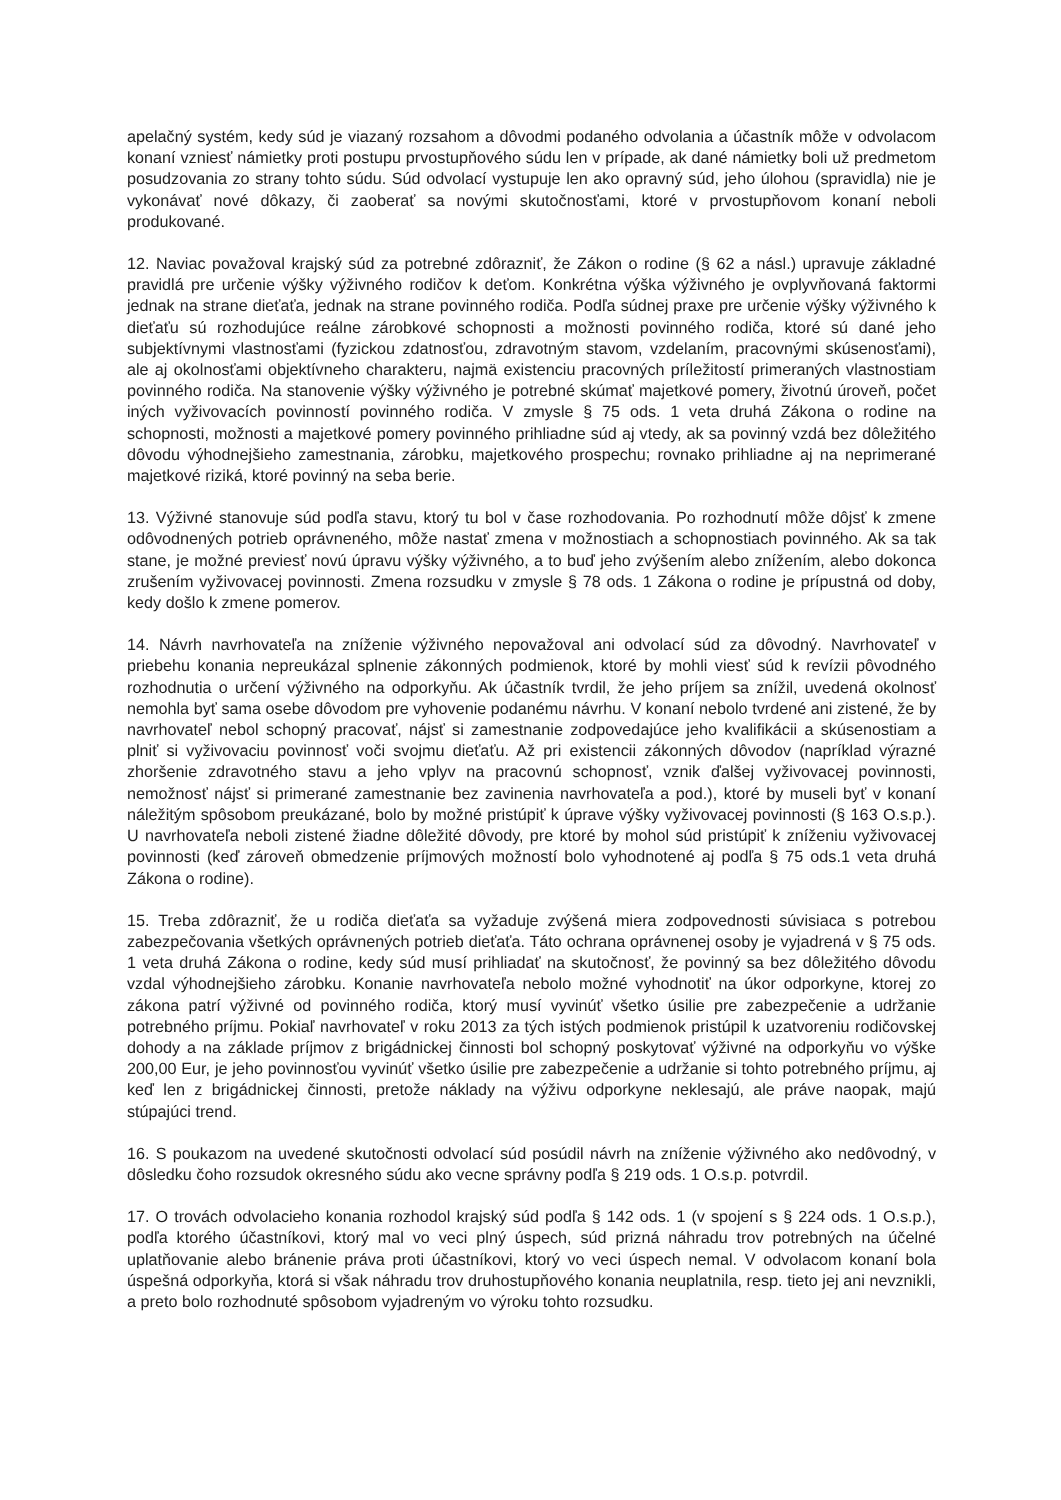apelačný systém, kedy súd je viazaný rozsahom a dôvodmi podaného odvolania a účastník môže v odvolacom konaní vzniesť námietky proti postupu prvostupňového súdu len v prípade, ak dané námietky boli už predmetom posudzovania zo strany tohto súdu. Súd odvolací vystupuje len ako opravný súd, jeho úlohou (spravidla) nie je vykonávať nové dôkazy, či zaoberať sa novými skutočnosťami, ktoré v prvostupňovom konaní neboli produkované.
12. Naviac považoval krajský súd za potrebné zdôrazniť, že Zákon o rodine (§ 62 a násl.) upravuje základné pravidlá pre určenie výšky výživného rodičov k deťom. Konkrétna výška výživného je ovplyvňovaná faktormi jednak na strane dieťaťa, jednak na strane povinného rodiča. Podľa súdnej praxe pre určenie výšky výživného k dieťaťu sú rozhodujúce reálne zárobkové schopnosti a možnosti povinného rodiča, ktoré sú dané jeho subjektívnymi vlastnosťami (fyzickou zdatnosťou, zdravotným stavom, vzdelaním, pracovnými skúsenosťami), ale aj okolnosťami objektívneho charakteru, najmä existenciu pracovných príležitostí primeraných vlastnostiam povinného rodiča. Na stanovenie výšky výživného je potrebné skúmať majetkové pomery, životnú úroveň, počet iných vyživovacích povinností povinného rodiča. V zmysle § 75 ods. 1 veta druhá Zákona o rodine na schopnosti, možnosti a majetkové pomery povinného prihliadne súd aj vtedy, ak sa povinný vzdá bez dôležitého dôvodu výhodnejšieho zamestnania, zárobku, majetkového prospechu; rovnako prihliadne aj na neprimerané majetkové riziká, ktoré povinný na seba berie.
13. Výživné stanovuje súd podľa stavu, ktorý tu bol v čase rozhodovania. Po rozhodnutí môže dôjsť k zmene odôvodnených potrieb oprávneného, môže nastať zmena v možnostiach a schopnostiach povinného. Ak sa tak stane, je možné previesť novú úpravu výšky výživného, a to buď jeho zvýšením alebo znížením, alebo dokonca zrušením vyživovacej povinnosti. Zmena rozsudku v zmysle § 78 ods. 1 Zákona o rodine je prípustná od doby, kedy došlo k zmene pomerov.
14. Návrh navrhovateľa na zníženie výživného nepovažoval ani odvolací súd za dôvodný. Navrhovateľ v priebehu konania nepreukázal splnenie zákonných podmienok, ktoré by mohli viesť súd k revízii pôvodného rozhodnutia o určení výživného na odporkyňu. Ak účastník tvrdil, že jeho príjem sa znížil, uvedená okolnosť nemohla byť sama osebe dôvodom pre vyhovenie podanému návrhu. V konaní nebolo tvrdené ani zistené, že by navrhovateľ nebol schopný pracovať, nájsť si zamestnanie zodpovedajúce jeho kvalifikácii a skúsenostiam a plniť si vyživovaciu povinnosť voči svojmu dieťaťu. Až pri existencii zákonných dôvodov (napríklad výrazné zhoršenie zdravotného stavu a jeho vplyv na pracovnú schopnosť, vznik ďalšej vyživovacej povinnosti, nemožnosť nájsť si primerané zamestnanie bez zavinenia navrhovateľa a pod.), ktoré by museli byť v konaní náležitým spôsobom preukázané, bolo by možné pristúpiť k úprave výšky vyživovacej povinnosti (§ 163 O.s.p.). U navrhovateľa neboli zistené žiadne dôležité dôvody, pre ktoré by mohol súd pristúpiť k zníženiu vyživovacej povinnosti (keď zároveň obmedzenie príjmových možností bolo vyhodnotené aj podľa § 75 ods.1 veta druhá Zákona o rodine).
15. Treba zdôrazniť, že u rodiča dieťaťa sa vyžaduje zvýšená miera zodpovednosti súvisiaca s potrebou zabezpečovania všetkých oprávnených potrieb dieťaťa. Táto ochrana oprávnenej osoby je vyjadrená v § 75 ods. 1 veta druhá Zákona o rodine, kedy súd musí prihliadať na skutočnosť, že povinný sa bez dôležitého dôvodu vzdal výhodnejšieho zárobku. Konanie navrhovateľa nebolo možné vyhodnotiť na úkor odporkyne, ktorej zo zákona patrí výživné od povinného rodiča, ktorý musí vyvinúť všetko úsilie pre zabezpečenie a udržanie potrebného príjmu. Pokiaľ navrhovateľ v roku 2013 za tých istých podmienok pristúpil k uzatvoreniu rodičovskej dohody a na základe príjmov z brigádnickej činnosti bol schopný poskytovať výživné na odporkyňu vo výške 200,00 Eur, je jeho povinnosťou vyvinúť všetko úsilie pre zabezpečenie a udržanie si tohto potrebného príjmu, aj keď len z brigádnickej činnosti, pretože náklady na výživu odporkyne neklesajú, ale práve naopak, majú stúpajúci trend.
16. S poukazom na uvedené skutočnosti odvolací súd posúdil návrh na zníženie výživného ako nedôvodný, v dôsledku čoho rozsudok okresného súdu ako vecne správny podľa § 219 ods. 1 O.s.p. potvrdil.
17. O trovách odvolacieho konania rozhodol krajský súd podľa § 142 ods. 1 (v spojení s § 224 ods. 1 O.s.p.), podľa ktorého účastníkovi, ktorý mal vo veci plný úspech, súd prizná náhradu trov potrebných na účelné uplatňovanie alebo bránenie práva proti účastníkovi, ktorý vo veci úspech nemal. V odvolacom konaní bola úspešná odporkyňa, ktorá si však náhradu trov druhostupňového konania neuplatnila, resp. tieto jej ani nevznikli, a preto bolo rozhodnuté spôsobom vyjadreným vo výroku tohto rozsudku.